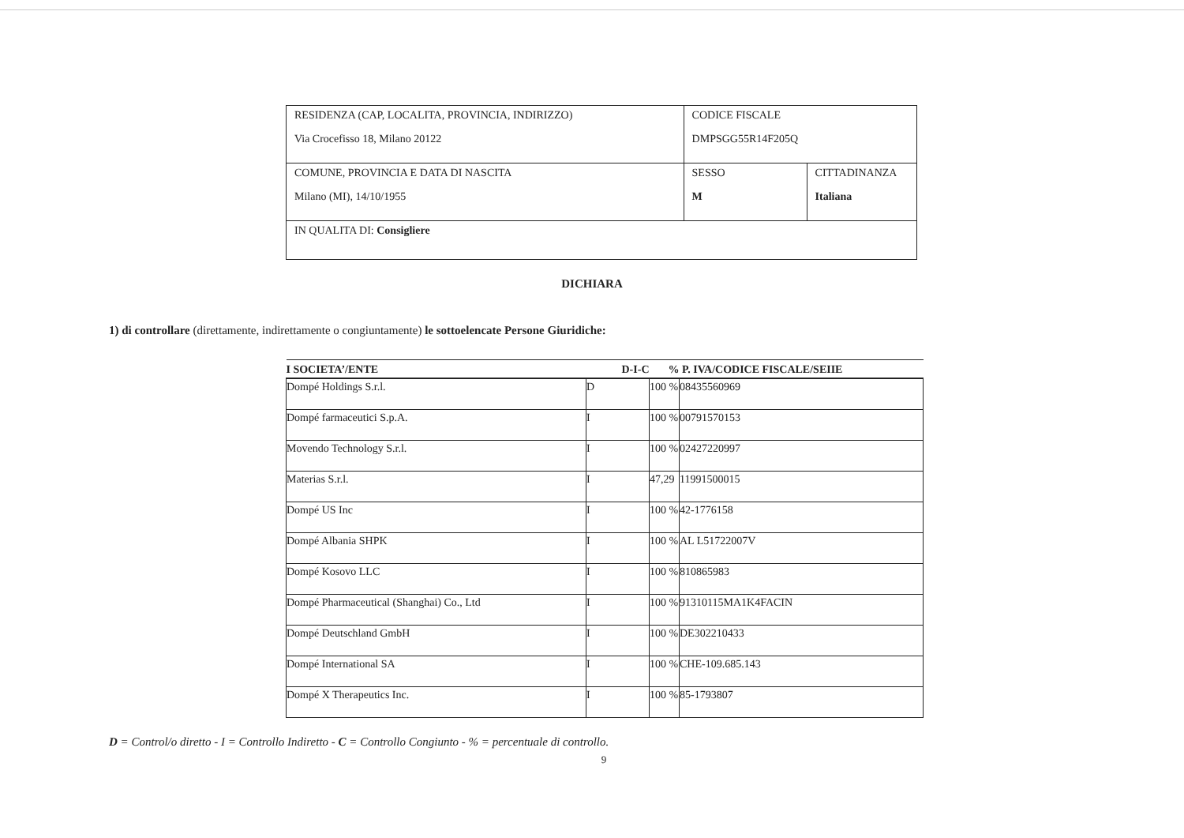| RESIDENZA (CAP, LOCALITA, PROVINCIA, INDIRIZZO) Via Crocefisso 18, Milano 20122 | CODICE FISCALE DMPSGG55R14F205Q | |
| COMUNE, PROVINCIA E DATA DI NASCITA Milano (MI), 14/10/1955 | SESSO M | CITTADINANZA Italiana |
| IN QUALITA DI: Consigliere | | |
DICHIARA
1) di controllare (direttamente, indirettamente o congiuntamente) le sottoelencate Persone Giuridiche:
| I SOCIETA’/ENTE | D-I-C | % | P. IVA/CODICE FISCALE/SEIIE |
| --- | --- | --- | --- |
| Dompé Holdings S.r.l. | D | 100 % | 08435560969 |
| Dompé farmaceutici S.p.A. | I | 100 % | 00791570153 |
| Movendo Technology S.r.l. | I | 100 % | 02427220997 |
| Materias S.r.l. | I | 47,29 | 11991500015 |
| Dompé US Inc | I | 100 % | 42-1776158 |
| Dompé Albania SHPK | I | 100 % | AL L51722007V |
| Dompé Kosovo LLC | I | 100 % | 810865983 |
| Dompé Pharmaceutical (Shanghai) Co., Ltd | I | 100 % | 91310115MA1K4FACIN |
| Dompé Deutschland GmbH | I | 100 % | DE302210433 |
| Dompé International SA | I | 100 % | CHE-109.685.143 |
| Dompé X Therapeutics Inc. | I | 100 % | 85-1793807 |
D = Control/o diretto - I = Controllo Indiretto - C = Controllo Congiunto - % = percentuale di controllo.
9